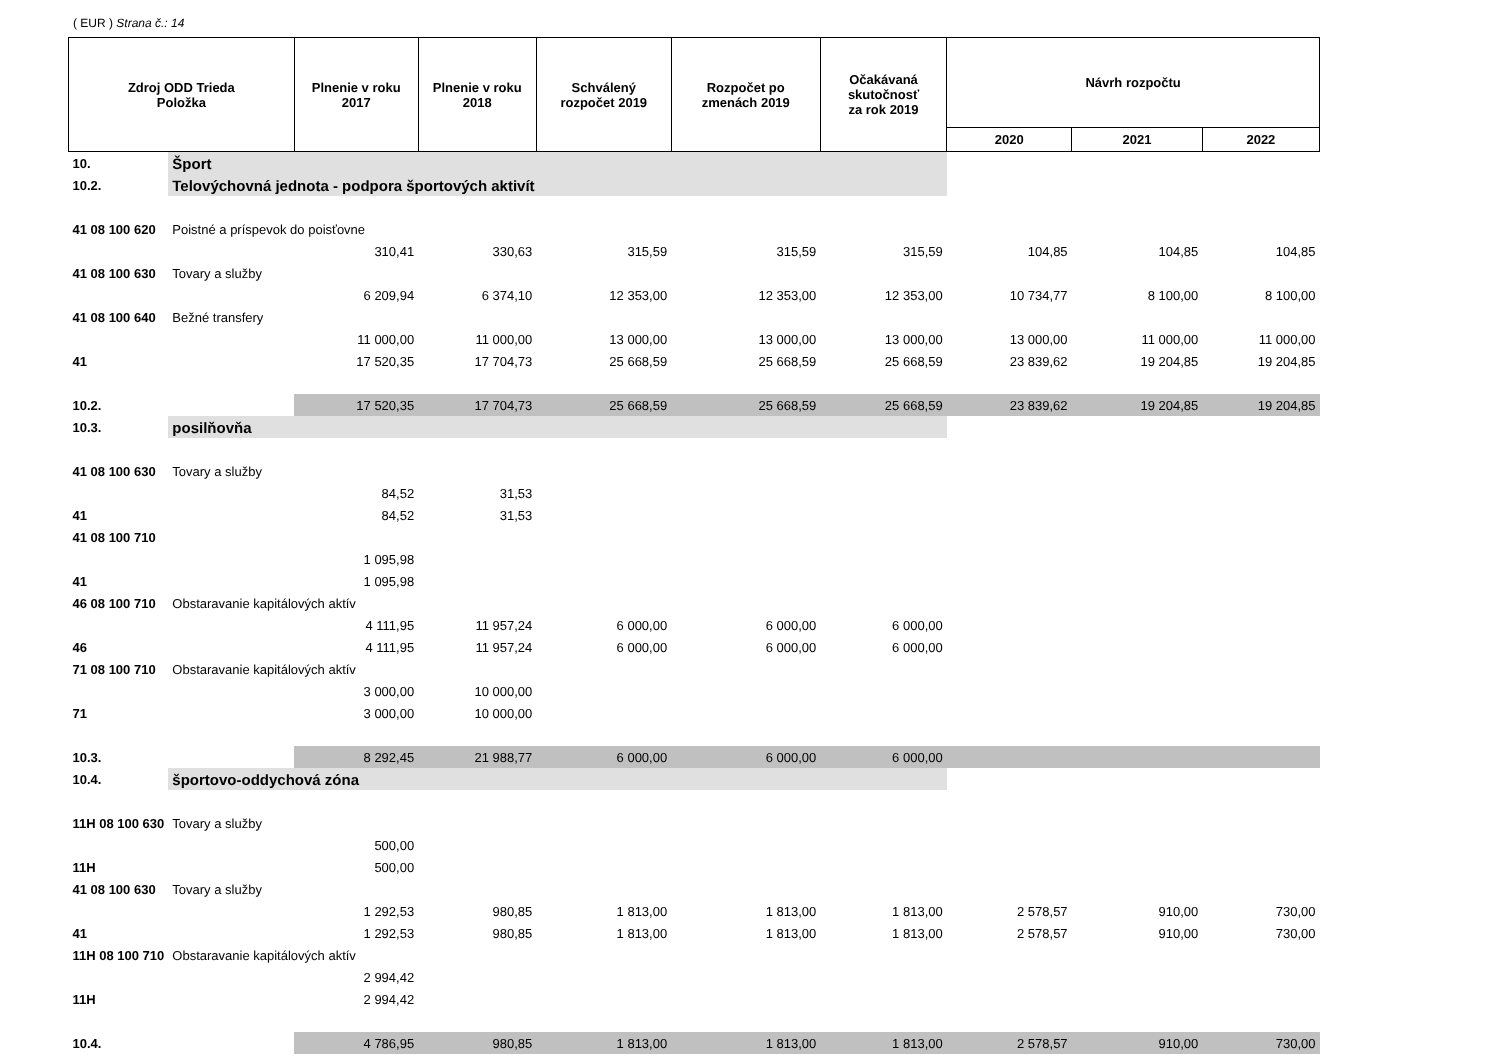( EUR ) Strana č.: 14
| Zdroj ODD Trieda Položka | | Plnenie v roku 2017 | Plnenie v roku 2018 | Schválený rozpočet 2019 | Rozpočet po zmenách 2019 | Očakávaná skutočnosť za rok 2019 | Návrh rozpočtu | | |
| --- | --- | --- | --- | --- | --- | --- | --- | --- | --- |
| | | | | | | | 2020 | 2021 | 2022 |
| 10. | Šport | | | | | | | | |
| 10.2. | Telovýchovná jednota - podpora športových aktivít | | | | | | | | |
| 41 08 100 620 | Poistné a príspevok do poisťovne | | | | | | | | |
| | | 310,41 | 330,63 | 315,59 | 315,59 | 315,59 | 104,85 | 104,85 | 104,85 |
| 41 08 100 630 | Tovary a služby | | | | | | | | |
| | | 6 209,94 | 6 374,10 | 12 353,00 | 12 353,00 | 12 353,00 | 10 734,77 | 8 100,00 | 8 100,00 |
| 41 08 100 640 | Bežné transfery | | | | | | | | |
| | | 11 000,00 | 11 000,00 | 13 000,00 | 13 000,00 | 13 000,00 | 13 000,00 | 11 000,00 | 11 000,00 |
| 41 | | 17 520,35 | 17 704,73 | 25 668,59 | 25 668,59 | 25 668,59 | 23 839,62 | 19 204,85 | 19 204,85 |
| 10.2. | | 17 520,35 | 17 704,73 | 25 668,59 | 25 668,59 | 25 668,59 | 23 839,62 | 19 204,85 | 19 204,85 |
| 10.3. | posilňovňa | | | | | | | | |
| 41 08 100 630 | Tovary a služby | | | | | | | | |
| | | 84,52 | 31,53 | | | | | | |
| 41 | | 84,52 | 31,53 | | | | | | |
| 41 08 100 710 | | | | | | | | | |
| | | 1 095,98 | | | | | | | |
| 41 | | 1 095,98 | | | | | | | |
| 46 08 100 710 | Obstaravanie kapitálových aktív | | | | | | | | |
| | | 4 111,95 | 11 957,24 | 6 000,00 | 6 000,00 | 6 000,00 | | | |
| 46 | | 4 111,95 | 11 957,24 | 6 000,00 | 6 000,00 | 6 000,00 | | | |
| 71 08 100 710 | Obstaravanie kapitálových aktív | | | | | | | | |
| | | 3 000,00 | 10 000,00 | | | | | | |
| 71 | | 3 000,00 | 10 000,00 | | | | | | |
| 10.3. | | 8 292,45 | 21 988,77 | 6 000,00 | 6 000,00 | 6 000,00 | | | |
| 10.4. | športovo-oddychová zóna | | | | | | | | |
| 11H 08 100 630 | Tovary a služby | | | | | | | | |
| | | 500,00 | | | | | | | |
| 11H | | 500,00 | | | | | | | |
| 41 08 100 630 | Tovary a služby | | | | | | | | |
| | | 1 292,53 | 980,85 | 1 813,00 | 1 813,00 | 1 813,00 | 2 578,57 | 910,00 | 730,00 |
| 41 | | 1 292,53 | 980,85 | 1 813,00 | 1 813,00 | 1 813,00 | 2 578,57 | 910,00 | 730,00 |
| 11H 08 100 710 | Obstaravanie kapitálových aktív | | | | | | | | |
| | | 2 994,42 | | | | | | | |
| 11H | | 2 994,42 | | | | | | | |
| 10.4. | | 4 786,95 | 980,85 | 1 813,00 | 1 813,00 | 1 813,00 | 2 578,57 | 910,00 | 730,00 |